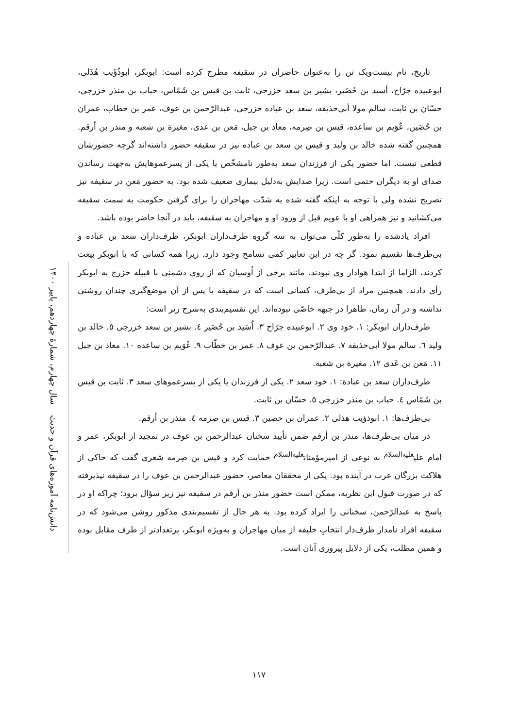دانش‌نامه آموزه‌های قرآن و حدیث سال چهارم، شمارهٔ چهاردهم، پاییز ۱۴۰۰
تاریخ، نام بیست‌ویک تن را به‌عنوان حاضران در سقیفه مطرح کرده است: ابوبکر، ابوذُؤَیب هُذَلی، ابوعبیده جرّاح، أسید بن حُضَیر، بشیر بن سعد خزرجی، ثابت بن قیس بن شَمّاس، حباب بن منذر خزرجی، حسّان بن ثابت، سالم مولا أبی‌حذیفه، سعد بن عباده خزرجی، عبدالرّحمن بن عوف، عمر بن خطاب، عمران بن حُصَین، عُوَیم بن ساعده، قیس بن صِرمه، معاذ بن جبل، مَعن بن عدی، مغیرة بن شعبه و منذر بن أرقم. همچنین گفته شده خالد بن ولید و قیس بن سعد بن عباده نیز در سقیفه حضور داشته‌اند گرچه حضورشان قطعی نیست. اما حضور یکی از فرزندان سعد به‌طور نامشخّص یا یکی از پسرعموهایش به‌جهت رساندن صدای او به دیگران حتمی است. زیرا صدایش به‌دلیل بیماری ضعیف شده بود. به حضور مَعن در سقیفه نیز تصریح نشده ولی با توجه به اینکه گفته شده به شدّت مهاجران را برای گرفتن حکومت به سمت سقیفه می‌کشانید و نیز همراهی او با عویم قبل از ورود او و مهاجران به سقیفه، باید در آنجا حاضر بوده باشد.
افراد یادشده را به‌طور کلّی می‌توان به سه گروهِ طرف‌داران ابوبکر، طرف‌داران سعد بن عباده و بی‌طرف‌ها تقسیم نمود. گر چه در این تعابیر کمی تسامح وجود دارد. زیرا همه کسانی که با ابوبکر بیعت کردند، الزاما از ابتدا هوادار وی نبودند. مانند برخی از اُوسیان که از روی دشمنی با قبیله خزرج به ابوبکر رأی دادند. همچنین مراد از بی‌طرف، کسانی است که در سقیفه یا پس از آن موضع‌گیری چندان روشنی نداشته و در آن زمان، ظاهرا در جبهه خاصّی نبوده‌اند. این تقسیم‌بندی به‌شرح زیر است:
طرف‌داران ابوبکر: ۱. خود وی ۲. ابوعبیده جرّاح ۳. اُسَید بن حُضَیر ٤. بشیر بن سعد خزرجی ٥. خالد بن ولید ٦. سالم مولا أبی‌حذیفه ۷. عبدالرّحمن بن عوف ۸. عمر بن خطّاب ۹. عُوَیم بن ساعده ۱۰. معاذ بن جبل ۱۱. مَعن بن عَدی ۱۲. مغیرة بن شعبه.
طرف‌داران سعد بن عبادة: ۱. خود سعد ۲. یکی از فرزندان یا یکی از پسرعموهای سعد ۳. ثابت بن قیس بن شَمّاس ٤. حباب بن منذر خزرجی ٥. حسّان بن ثابت.
بی‌طرف‌ها: ۱. ابوذؤیب هذلی ۲. عمران بن حصین ۳. قیس بن صِرمه ٤. منذر بن أرقم.
در میان بی‌طرف‌ها، منذر بن أرقم ضمن تأیید سخنان عبدالرحمن بن عوف در تمجید از ابوبکر، عمر و امام علی<sup>علیه‌السلام</sup> به نوعی از امیرمؤمنان<sup>علیه‌السلام</sup> حمایت کرد و قیس بن صِرمه شعری گفت که حاکی از هلاکت بزرگان عرب در آینده بود. یکی از محققان معاصر، حضور عبدالرحمن بن عوف را در سقیفه نپذیرفته که در صورت قبول این نظریه، ممکن است حضور منذر بن أرقم در سقیفه نیز زیر سؤال برود؛ چراکه او در پاسخ به عبدالرّحمن، سخنانی را ایراد کرده بود. به هر حال از تقسیم‌بندی مذکور روشن می‌شود که در سقیفه افراد نامدار طرف‌دار انتخابِ خلیفه از میان مهاجران و به‌ویژه ابوبکر، پرتعدادتر از طرف مقابل بوده و همین مطلب، یکی از دلایل پیروزی آنان است.
۱۱۷